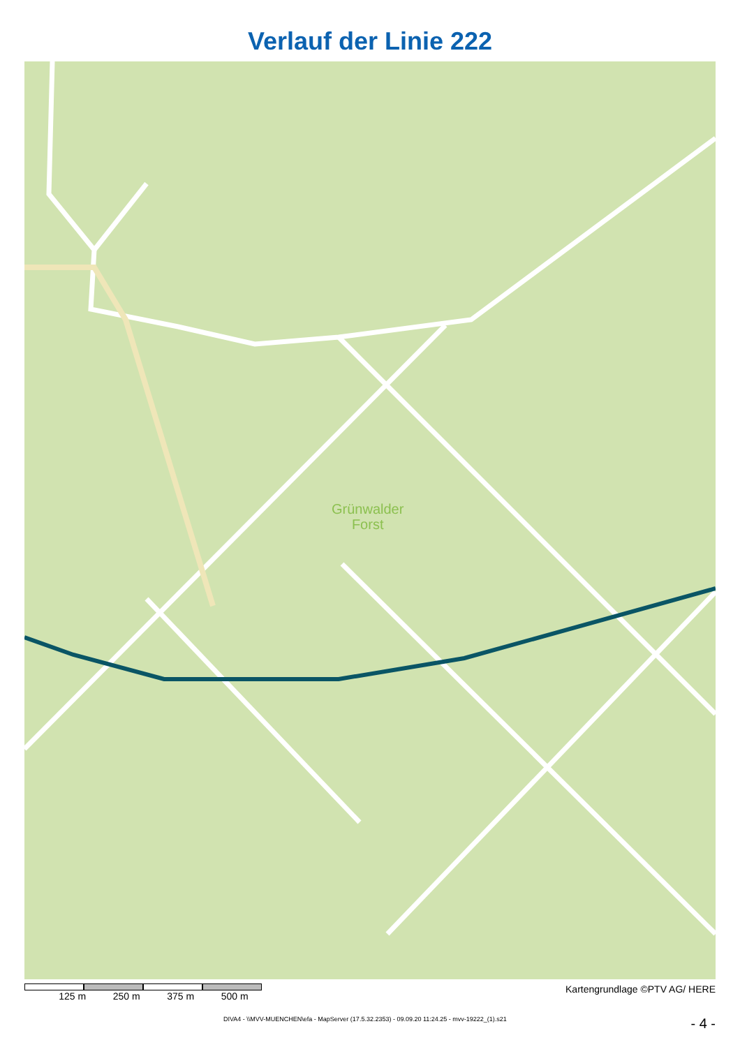Verlauf der Linie 222
Grünwalder
Forst
125 m 250 m 375 m 500 m Kartengrundlage ©PTV AG/ HERE
DIVA4 - \\MVV-MUENCHEN\efa - MapServer (17.5.32.2353) - 09.09.20 11:24.25 - mvv-19222_(1).s21 - 4 -
Forsthausstraße Ketten Oberhachinger-Straße M11 222 Ludwig Wörnbrunner Straße Hompesch Zollnerwies